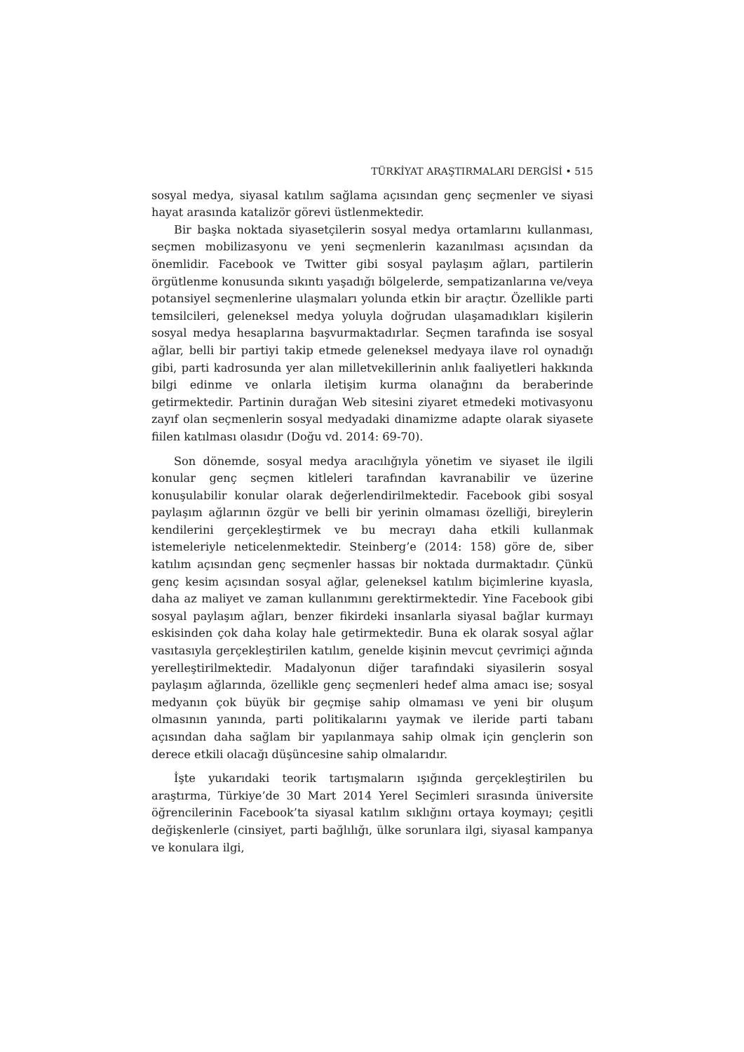TÜRKİYAT ARAŞTIRMALARI DERGİSİ • 515
sosyal medya, siyasal katılım sağlama açısından genç seçmenler ve siyasi hayat arasında katalizör görevi üstlenmektedir.
Bir başka noktada siyasetçilerin sosyal medya ortamlarını kullanması, seçmen mobilizasyonu ve yeni seçmenlerin kazanılması açısından da önemlidir. Facebook ve Twitter gibi sosyal paylaşım ağları, partilerin örgütlenme konusunda sıkıntı yaşadığı bölgelerde, sempatizanlarına ve/veya potansiyel seçmenlerine ulaşmaları yolunda etkin bir araçtır. Özellikle parti temsilcileri, geleneksel medya yoluyla doğrudan ulaşamadıkları kişilerin sosyal medya hesaplarına başvurmaktadırlar. Seçmen tarafında ise sosyal ağlar, belli bir partiyi takip etmede geleneksel medyaya ilave rol oynadığı gibi, parti kadrosunda yer alan milletvekillerinin anlık faaliyetleri hakkında bilgi edinme ve onlarla iletişim kurma olanağını da beraberinde getirmektedir. Partinin durağan Web sitesini ziyaret etmedeki motivasyonu zayıf olan seçmenlerin sosyal medyadaki dinamizme adapte olarak siyasete fiilen katılması olasıdır (Doğu vd. 2014: 69-70).
Son dönemde, sosyal medya aracılığıyla yönetim ve siyaset ile ilgili konular genç seçmen kitleleri tarafından kavranabilir ve üzerine konuşulabilir konular olarak değerlendirilmektedir. Facebook gibi sosyal paylaşım ağlarının özgür ve belli bir yerinin olmaması özelliği, bireylerin kendilerini gerçekleştirmek ve bu mecrayı daha etkili kullanmak istemeleriyle neticelenmektedir. Steinberg’e (2014: 158) göre de, siber katılım açısından genç seçmenler hassas bir noktada durmaktadır. Çünkü genç kesim açısından sosyal ağlar, geleneksel katılım biçimlerine kıyasla, daha az maliyet ve zaman kullanımını gerektirmektedir. Yine Facebook gibi sosyal paylaşım ağları, benzer fikirdeki insanlarla siyasal bağlar kurmayı eskisinden çok daha kolay hale getirmektedir. Buna ek olarak sosyal ağlar vasıtasıyla gerçekleştirilen katılım, genelde kişinin mevcut çevrimiçi ağında yerelleştirilmektedir. Madalyonun diğer tarafındaki siyasilerin sosyal paylaşım ağlarında, özellikle genç seçmenleri hedef alma amacı ise; sosyal medyanın çok büyük bir geçmişe sahip olmaması ve yeni bir oluşum olmasının yanında, parti politikalarını yaymak ve ileride parti tabanı açısından daha sağlam bir yapılanmaya sahip olmak için gençlerin son derece etkili olacağı düşüncesine sahip olmalarıdır.
İşte yukarıdaki teorik tartışmaların ışığında gerçekleştirilen bu araştırma, Türkiye’de 30 Mart 2014 Yerel Seçimleri sırasında üniversite öğrencilerinin Facebook’ta siyasal katılım sıklığını ortaya koymayı; çeşitli değişkenlerle (cinsiyet, parti bağlılığı, ülke sorunlara ilgi, siyasal kampanya ve konulara ilgi,